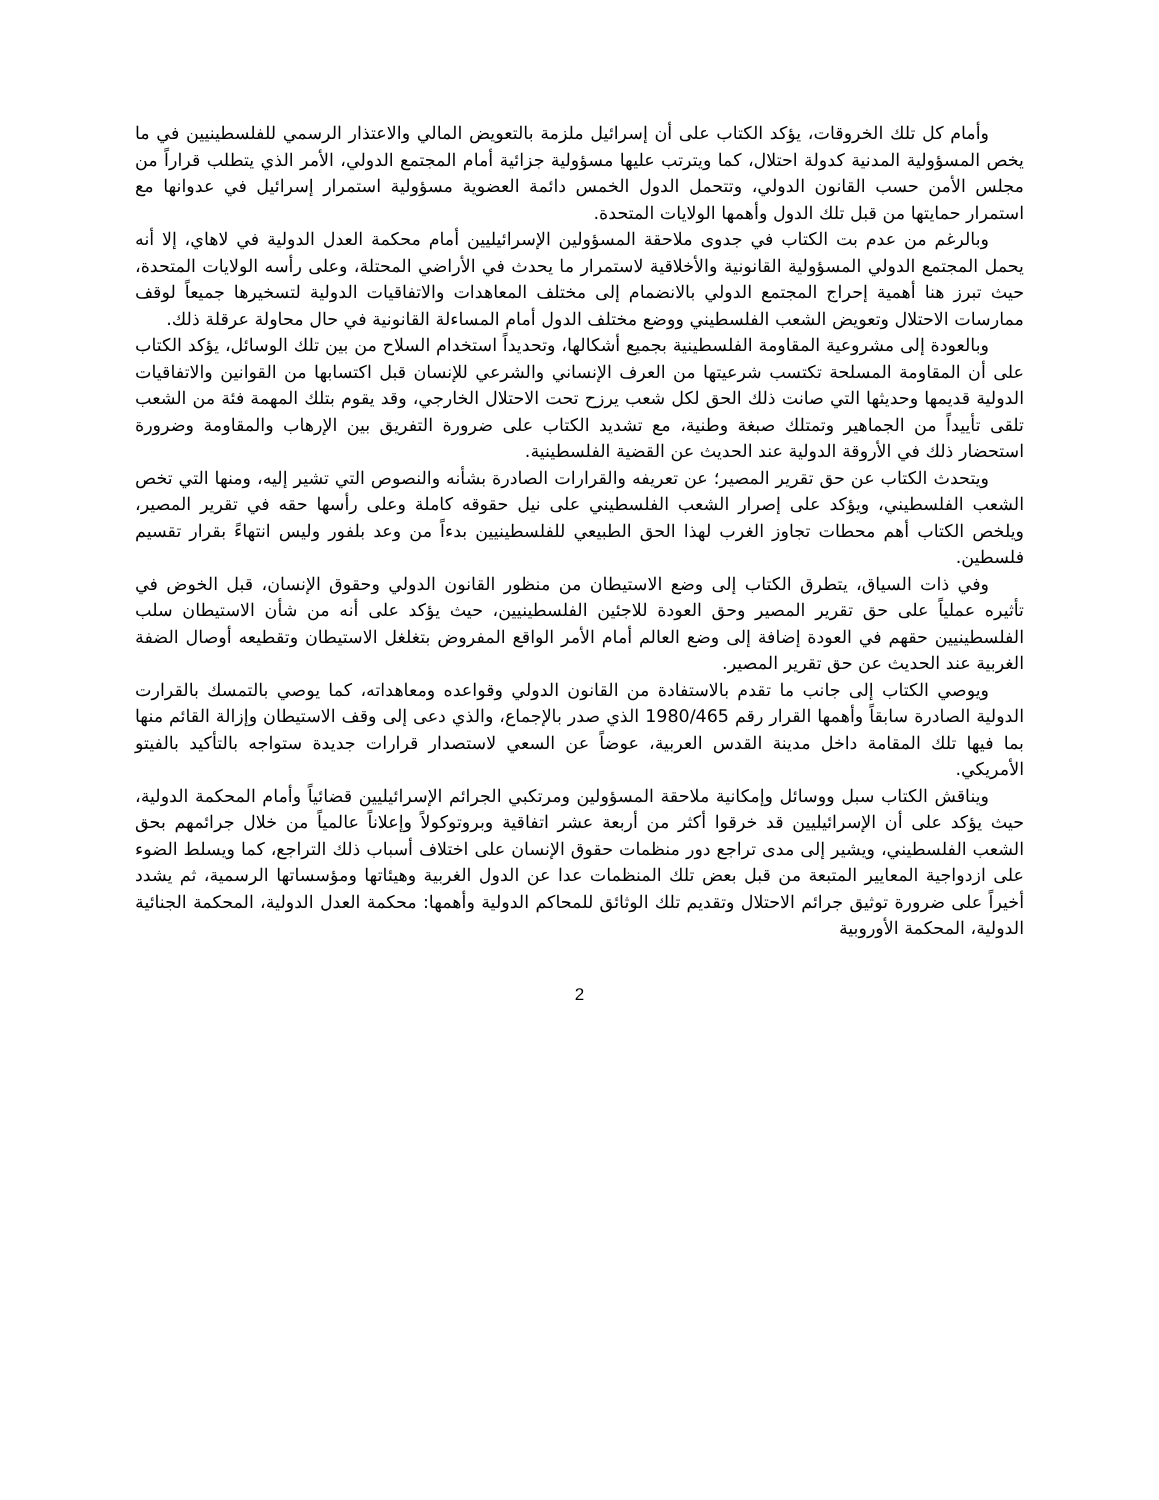وأمام كل تلك الخروقات، يؤكد الكتاب على أن إسرائيل ملزمة بالتعويض المالي والاعتذار الرسمي للفلسطينيين في ما يخص المسؤولية المدنية كدولة احتلال، كما ويترتب عليها مسؤولية جزائية أمام المجتمع الدولي، الأمر الذي يتطلب قراراً من مجلس الأمن حسب القانون الدولي، وتتحمل الدول الخمس دائمة العضوية مسؤولية استمرار إسرائيل في عدوانها مع استمرار حمايتها من قبل تلك الدول وأهمها الولايات المتحدة.
وبالرغم من عدم بت الكتاب في جدوى ملاحقة المسؤولين الإسرائيليين أمام محكمة العدل الدولية في لاهاي، إلا أنه يحمل المجتمع الدولي المسؤولية القانونية والأخلاقية لاستمرار ما يحدث في الأراضي المحتلة، وعلى رأسه الولايات المتحدة، حيث تبرز هنا أهمية إحراج المجتمع الدولي بالانضمام إلى مختلف المعاهدات والاتفاقيات الدولية لتسخيرها جميعاً لوقف ممارسات الاحتلال وتعويض الشعب الفلسطيني ووضع مختلف الدول أمام المساءلة القانونية في حال محاولة عرقلة ذلك.
وبالعودة إلى مشروعية المقاومة الفلسطينية بجميع أشكالها، وتحديداً استخدام السلاح من بين تلك الوسائل، يؤكد الكتاب على أن المقاومة المسلحة تكتسب شرعيتها من العرف الإنساني والشرعي للإنسان قبل اكتسابها من القوانين والاتفاقيات الدولية قديمها وحديثها التي صانت ذلك الحق لكل شعب يرزح تحت الاحتلال الخارجي، وقد يقوم بتلك المهمة فئة من الشعب تلقى تأييداً من الجماهير وتمتلك صبغة وطنية، مع تشديد الكتاب على ضرورة التفريق بين الإرهاب والمقاومة وضرورة استحضار ذلك في الأروقة الدولية عند الحديث عن القضية الفلسطينية.
ويتحدث الكتاب عن حق تقرير المصير؛ عن تعريفه والقرارات الصادرة بشأنه والنصوص التي تشير إليه، ومنها التي تخص الشعب الفلسطيني، ويؤكد على إصرار الشعب الفلسطيني على نيل حقوقه كاملة وعلى رأسها حقه في تقرير المصير، ويلخص الكتاب أهم محطات تجاوز الغرب لهذا الحق الطبيعي للفلسطينيين بدءاً من وعد بلفور وليس انتهاءً بقرار تقسيم فلسطين.
وفي ذات السياق، يتطرق الكتاب إلى وضع الاستيطان من منظور القانون الدولي وحقوق الإنسان، قبل الخوض في تأثيره عملياً على حق تقرير المصير وحق العودة للاجئين الفلسطينيين، حيث يؤكد على أنه من شأن الاستيطان سلب الفلسطينيين حقهم في العودة إضافة إلى وضع العالم أمام الأمر الواقع المفروض بتغلغل الاستيطان وتقطيعه أوصال الضفة الغربية عند الحديث عن حق تقرير المصير.
ويوصي الكتاب إلى جانب ما تقدم بالاستفادة من القانون الدولي وقواعده ومعاهداته، كما يوصي بالتمسك بالقرارت الدولية الصادرة سابقاً وأهمها القرار رقم 1980/465 الذي صدر بالإجماع، والذي دعى إلى وقف الاستيطان وإزالة القائم منها بما فيها تلك المقامة داخل مدينة القدس العربية، عوضاً عن السعي لاستصدار قرارات جديدة ستواجه بالتأكيد بالفيتو الأمريكي.
ويناقش الكتاب سبل ووسائل وإمكانية ملاحقة المسؤولين ومرتكبي الجرائم الإسرائيليين قضائياً وأمام المحكمة الدولية، حيث يؤكد على أن الإسرائيليين قد خرقوا أكثر من أربعة عشر اتفاقية وبروتوكولاً وإعلاناً عالمياً من خلال جرائمهم بحق الشعب الفلسطيني، ويشير إلى مدى تراجع دور منظمات حقوق الإنسان على اختلاف أسباب ذلك التراجع، كما ويسلط الضوء على ازدواجية المعايير المتبعة من قبل بعض تلك المنظمات عدا عن الدول الغربية وهيئاتها ومؤسساتها الرسمية، ثم يشدد أخيراً على ضرورة توثيق جرائم الاحتلال وتقديم تلك الوثائق للمحاكم الدولية وأهمها: محكمة العدل الدولية، المحكمة الجنائية الدولية، المحكمة الأوروبية
2